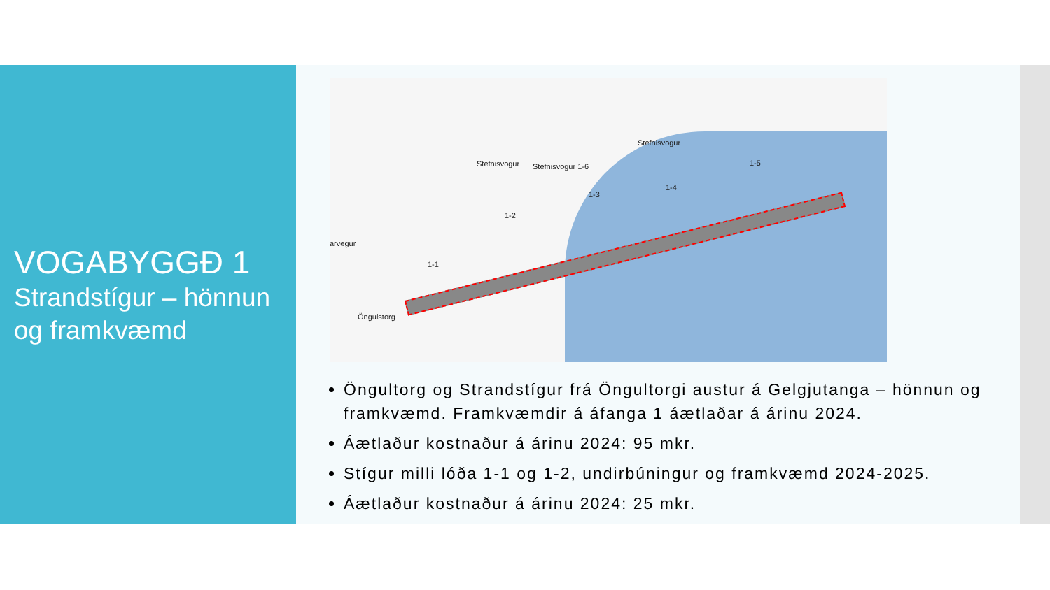VOGABYGGÐ 1
Strandstígur – hönnun og framkvæmd
Stefnisvogur 1-6 Stefnisvogur
Stefnisvogur
arvegur
Öngulstorg
1-1
1-2
1-3
1-4
1-5
Öngultorg og Strandstígur frá Öngultorgi austur á Gelgjutanga – hönnun og framkvæmd. Framkvæmdir á áfanga 1 áætlaðar á árinu 2024.
Áætlaður kostnaður á árinu 2024: 95 mkr.
Stígur milli lóða 1-1 og 1-2, undirbúningur og framkvæmd 2024-2025.
Áætlaður kostnaður á árinu 2024: 25 mkr.